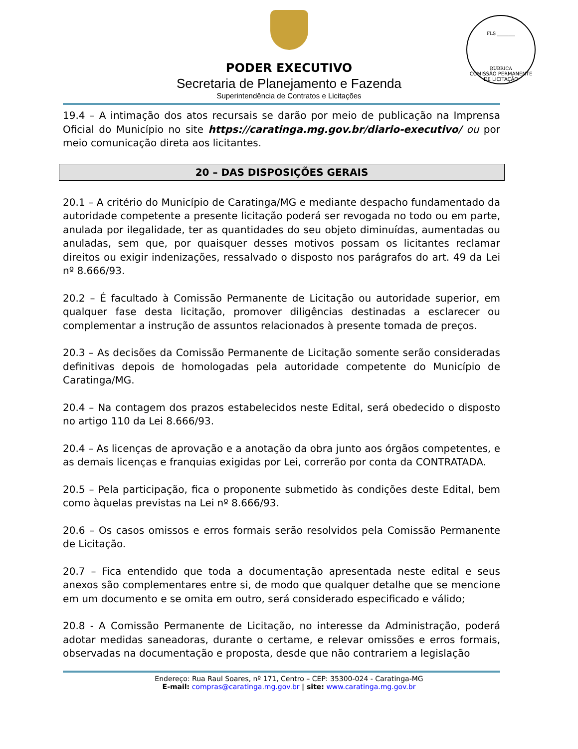PODER EXECUTIVO
Secretaria de Planejamento e Fazenda
Superintendência de Contratos e Licitações
FLS ________
RUBRICA
COMISSÃO PERMANENTE DE LICITAÇÃO
19.4 – A intimação dos atos recursais se darão por meio de publicação na Imprensa Oficial do Município no site https://caratinga.mg.gov.br/diario-executivo/ ou por meio comunicação direta aos licitantes.
20 – DAS DISPOSIÇÕES GERAIS
20.1 – A critério do Município de Caratinga/MG e mediante despacho fundamentado da autoridade competente a presente licitação poderá ser revogada no todo ou em parte, anulada por ilegalidade, ter as quantidades do seu objeto diminuídas, aumentadas ou anuladas, sem que, por quaisquer desses motivos possam os licitantes reclamar direitos ou exigir indenizações, ressalvado o disposto nos parágrafos do art. 49 da Lei nº 8.666/93.
20.2 – É facultado à Comissão Permanente de Licitação ou autoridade superior, em qualquer fase desta licitação, promover diligências destinadas a esclarecer ou complementar a instrução de assuntos relacionados à presente tomada de preços.
20.3 – As decisões da Comissão Permanente de Licitação somente serão consideradas definitivas depois de homologadas pela autoridade competente do Município de Caratinga/MG.
20.4 – Na contagem dos prazos estabelecidos neste Edital, será obedecido o disposto no artigo 110 da Lei 8.666/93.
20.4 – As licenças de aprovação e a anotação da obra junto aos órgãos competentes, e as demais licenças e franquias exigidas por Lei, correrão por conta da CONTRATADA.
20.5 – Pela participação, fica o proponente submetido às condições deste Edital, bem como àquelas previstas na Lei nº 8.666/93.
20.6 – Os casos omissos e erros formais serão resolvidos pela Comissão Permanente de Licitação.
20.7 – Fica entendido que toda a documentação apresentada neste edital e seus anexos são complementares entre si, de modo que qualquer detalhe que se mencione em um documento e se omita em outro, será considerado especificado e válido;
20.8 - A Comissão Permanente de Licitação, no interesse da Administração, poderá adotar medidas saneadoras, durante o certame, e relevar omissões e erros formais, observadas na documentação e proposta, desde que não contrariem a legislação
Endereço: Rua Raul Soares, nº 171, Centro – CEP: 35300-024 - Caratinga-MG
E-mail: compras@caratinga.mg.gov.br | site: www.caratinga.mg.gov.br